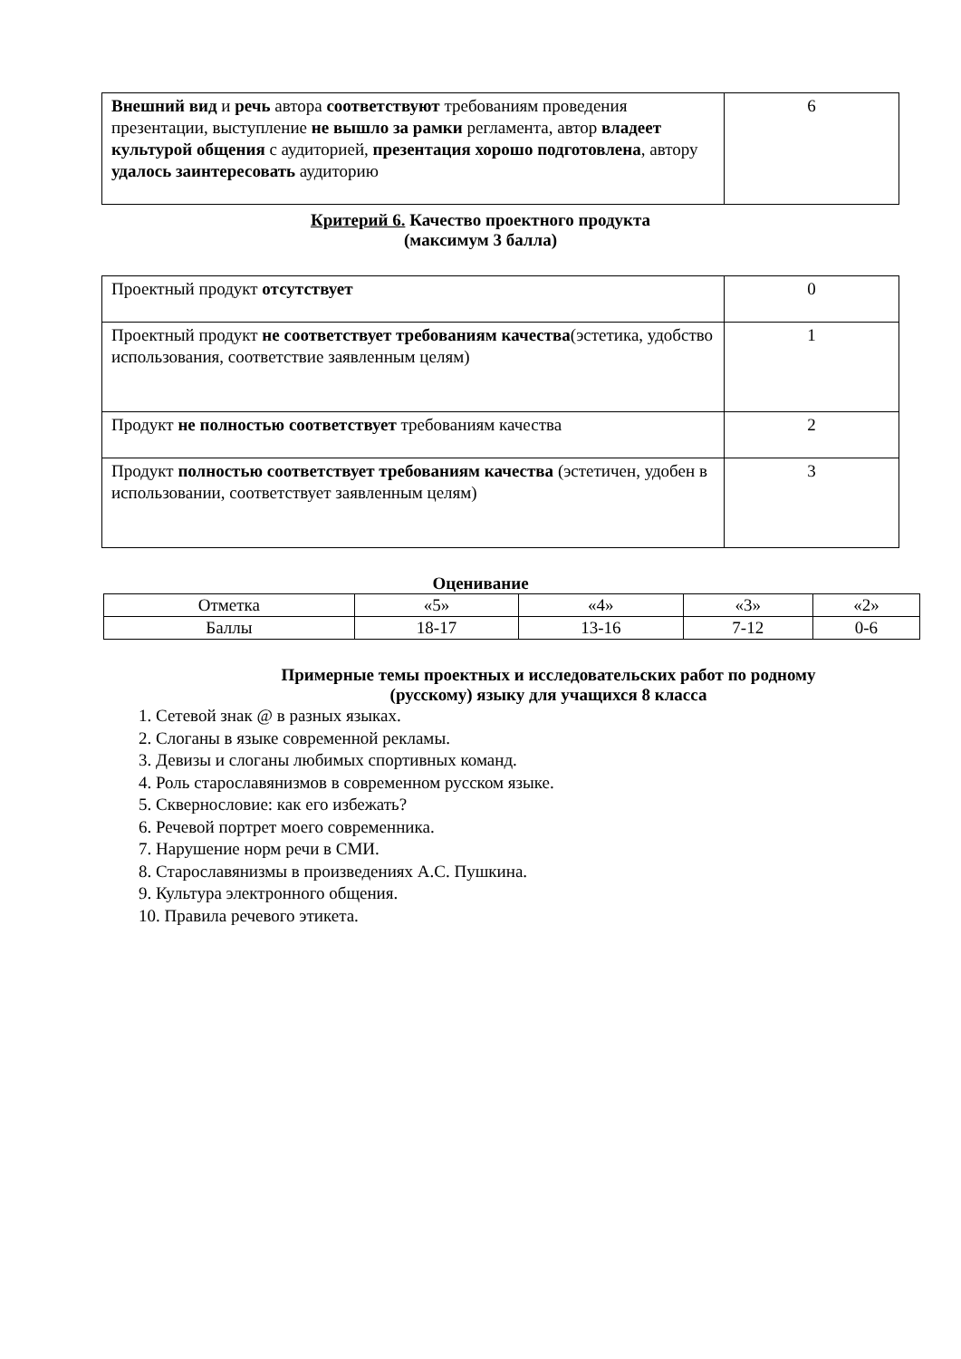| Внешний вид и речь автора соответствуют требованиям проведения презентации, выступление не вышло за рамки регламента, автор владеет культурой общения с аудиторией, презентация хорошо подготовлена , автору удалось заинтересовать аудиторию | 6 |
Критерий 6. Качество проектного продукта
(максимум 3 балла)
| Проектный продукт отсутствует | 0 |
| Проектный продукт не соответствует требованиям качества (эстетика, удобство использования, соответствие заявленным целям) | 1 |
| Продукт не полностью соответствует требованиям качества | 2 |
| Продукт полностью соответствует требованиям качества (эстетичен, удобен в использовании, соответствует заявленным целям) | 3 |
Оценивание
| Отметка | «5» | «4» | «3» | «2» |
| Баллы | 18-17 | 13-16 | 7-12 | 0-6 |
Примерные темы проектных и исследовательских работ по родному
(русскому) языку для учащихся 8 класса
1. Сетевой знак @ в разных языках.
2. Слоганы в языке современной рекламы.
3. Девизы и слоганы любимых спортивных команд.
4. Роль старославянизмов в современном русском языке.
5. Сквернословие: как его избежать?
6. Речевой портрет моего современника.
7. Нарушение норм речи в СМИ.
8. Старославянизмы в произведениях А.С. Пушкина.
9. Культура электронного общения.
10. Правила речевого этикета.